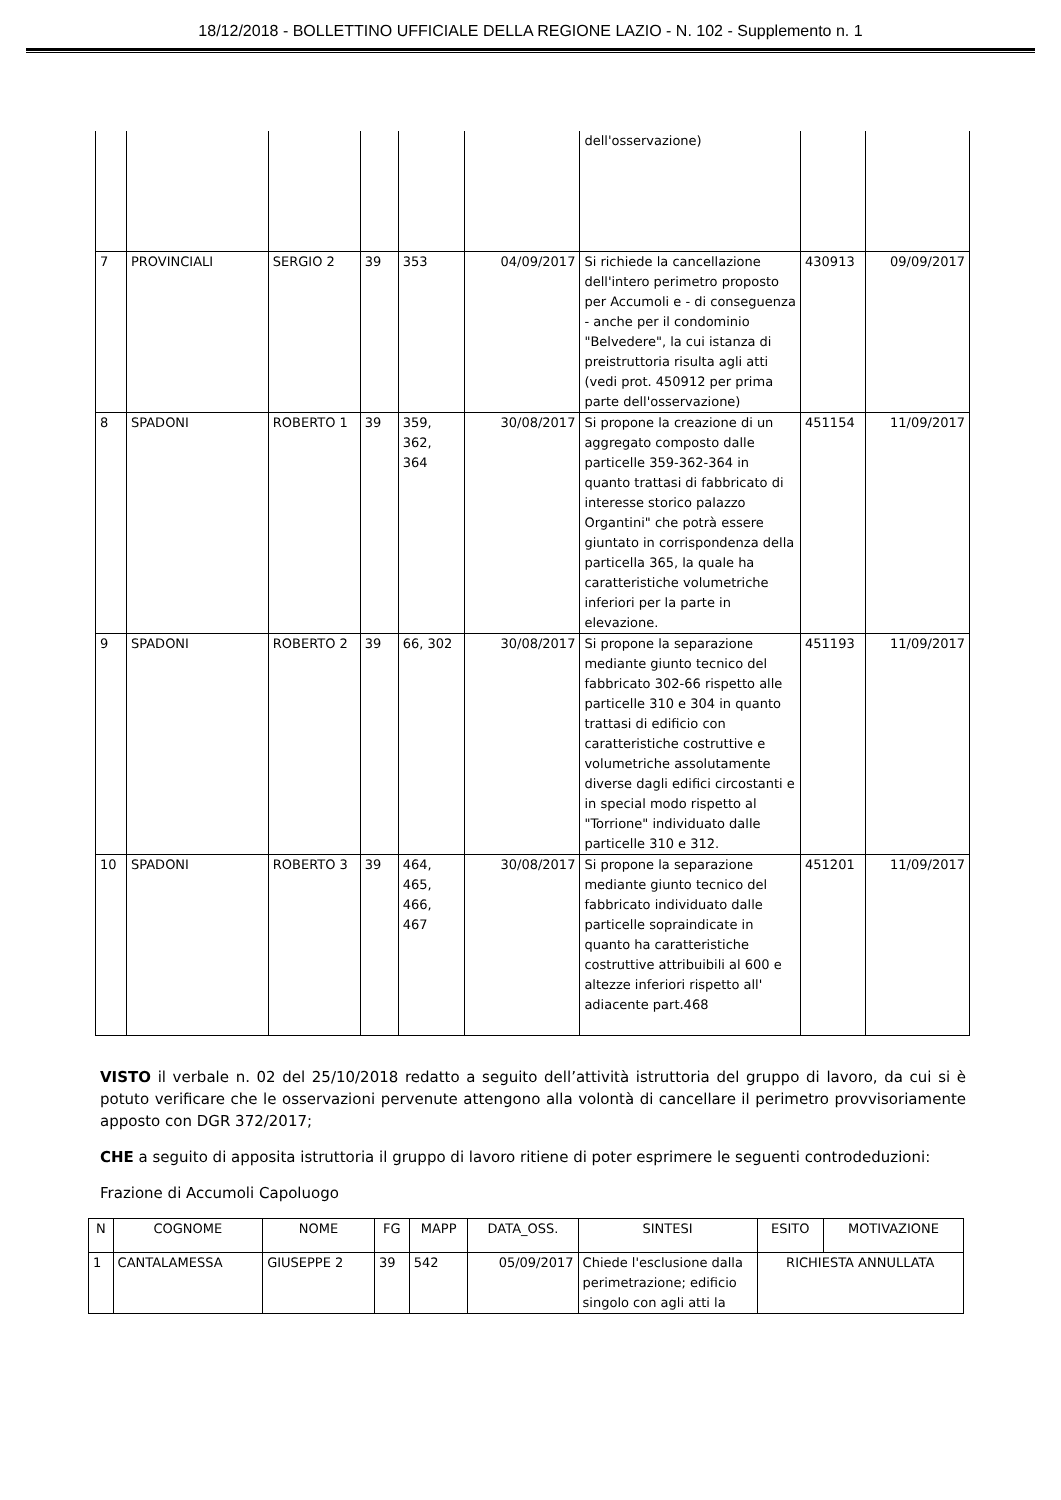18/12/2018 - BOLLETTINO UFFICIALE DELLA REGIONE LAZIO - N. 102 - Supplemento n. 1
| | | | | | | dell'osservazione) | | |
| 7 | PROVINCIALI | SERGIO 2 | 39 | 353 | 04/09/2017 | Si richiede la cancellazione dell'intero perimetro proposto per Accumoli e - di conseguenza - anche per il condominio "Belvedere", la cui istanza di preistruttoria risulta agli atti (vedi prot. 450912 per prima parte dell'osservazione) | 430913 | 09/09/2017 |
| 8 | SPADONI | ROBERTO 1 | 39 | 359, 362, 364 | 30/08/2017 | Si propone la creazione di un aggregato composto dalle particelle 359-362-364 in quanto trattasi di fabbricato di interesse storico palazzo Organtini" che potrà essere giuntato in corrispondenza della particella 365, la quale ha caratteristiche volumetriche inferiori per la parte in elevazione. | 451154 | 11/09/2017 |
| 9 | SPADONI | ROBERTO 2 | 39 | 66, 302 | 30/08/2017 | Si propone la separazione mediante giunto tecnico del fabbricato 302-66 rispetto alle particelle 310 e 304 in quanto trattasi di edificio con caratteristiche costruttive e volumetriche assolutamente diverse dagli edifici circostanti e in special modo rispetto al "Torrione" individuato dalle particelle 310 e 312. | 451193 | 11/09/2017 |
| 10 | SPADONI | ROBERTO 3 | 39 | 464, 465, 466, 467 | 30/08/2017 | Si propone la separazione mediante giunto tecnico del fabbricato individuato dalle particelle sopraindicate in quanto ha caratteristiche costruttive attribuibili al 600 e altezze inferiori rispetto all' adiacente part.468 | 451201 | 11/09/2017 |
VISTO il verbale n. 02 del 25/10/2018 redatto a seguito dell’attività istruttoria del gruppo di lavoro, da cui si è potuto verificare che le osservazioni pervenute attengono alla volontà di cancellare il perimetro provvisoriamente apposto con DGR 372/2017;
CHE a seguito di apposita istruttoria il gruppo di lavoro ritiene di poter esprimere le seguenti controdeduzioni:
Frazione di Accumoli Capoluogo
| N | COGNOME | NOME | FG | MAPP | DATA_OSS. | SINTESI | ESITO | MOTIVAZIONE |
| --- | --- | --- | --- | --- | --- | --- | --- | --- |
| 1 | CANTALAMESSA | GIUSEPPE 2 | 39 | 542 | 05/09/2017 | Chiede l'esclusione dalla perimetrazione; edificio singolo con agli atti la | RICHIESTA ANNULLATA | |